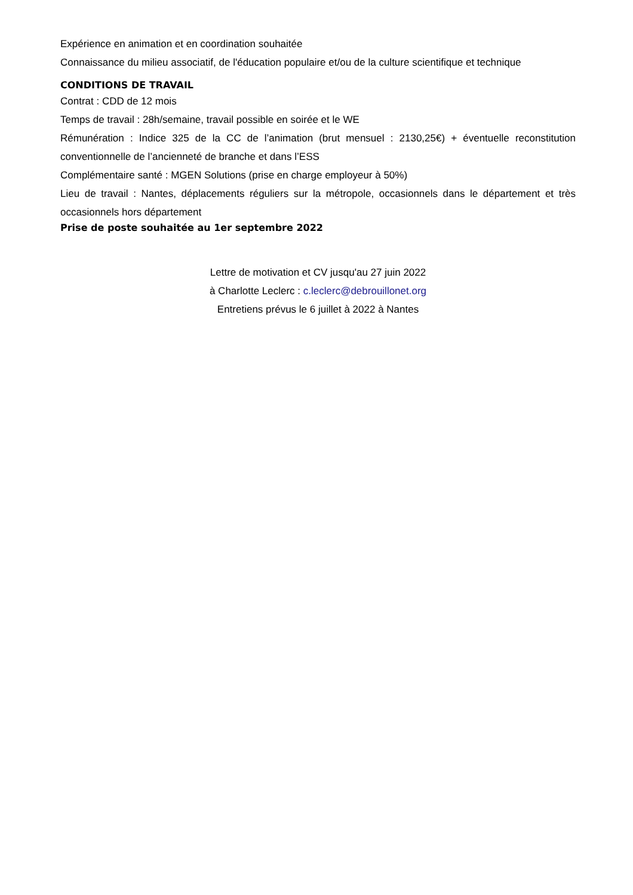Expérience en animation et en coordination souhaitée
Connaissance du milieu associatif, de l'éducation populaire et/ou de la culture scientifique et technique
CONDITIONS DE TRAVAIL
Contrat : CDD de 12 mois
Temps de travail : 28h/semaine, travail possible en soirée et le WE
Rémunération : Indice 325 de la CC de l’animation (brut mensuel : 2130,25€) + éventuelle reconstitution conventionnelle de l’ancienneté de branche et dans l’ESS
Complémentaire santé : MGEN Solutions (prise en charge employeur à 50%)
Lieu de travail : Nantes, déplacements réguliers sur la métropole, occasionnels dans le département et très occasionnels hors département
Prise de poste souhaitée au 1er septembre 2022
Lettre de motivation et CV jusqu'au 27 juin 2022
à Charlotte Leclerc : c.leclerc@debrouillonet.org
Entretiens prévus le 6 juillet à 2022 à Nantes